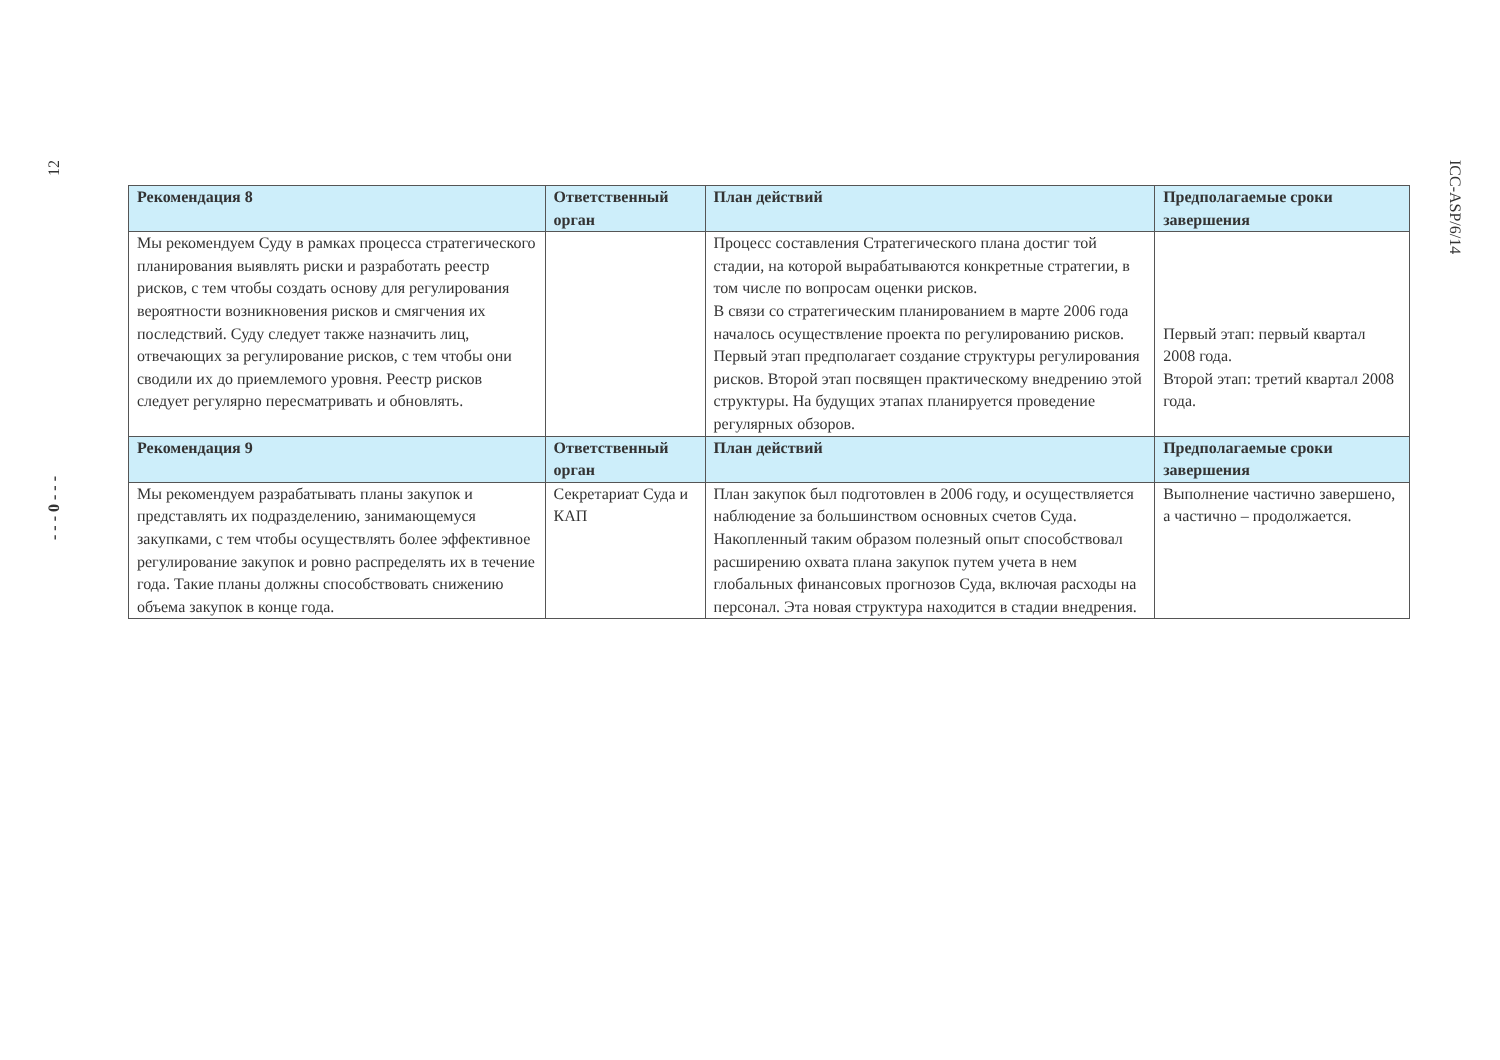12
- - - 0 - - -
| Рекомендация 8 | Ответственный орган | План действий | Предполагаемые сроки завершения |
| --- | --- | --- | --- |
| Мы рекомендуем Суду в рамках процесса стратегического планирования выявлять риски и разработать реестр рисков, с тем чтобы создать основу для регулирования вероятности возникновения рисков и смягчения их последствий. Суду следует также назначить лиц, отвечающих за регулирование рисков, с тем чтобы они сводили их до приемлемого уровня. Реестр рисков следует регулярно пересматривать и обновлять. | | Процесс составления Стратегического плана достиг той стадии, на которой вырабатываются конкретные стратегии, в том числе по вопросам оценки рисков. В связи со стратегическим планированием в марте 2006 года началось осуществление проекта по регулированию рисков. Первый этап предполагает создание структуры регулирования рисков. Второй этап посвящен практическому внедрению этой структуры. На будущих этапах планируется проведение регулярных обзоров. | Первый этап: первый квартал 2008 года. Второй этап: третий квартал 2008 года. |
| Рекомендация 9 | Ответственный орган | План действий | Предполагаемые сроки завершения |
| Мы рекомендуем разрабатывать планы закупок и представлять их подразделению, занимающемуся закупками, с тем чтобы осуществлять более эффективное регулирование закупок и ровно распределять их в течение года. Такие планы должны способствовать снижению объема закупок в конце года. | Секретариат Суда и КАП | План закупок был подготовлен в 2006 году, и осуществляется наблюдение за большинством основных счетов Суда. Накопленный таким образом полезный опыт способствовал расширению охвата плана закупок путем учета в нем глобальных финансовых прогнозов Суда, включая расходы на персонал. Эта новая структура находится в стадии внедрения. | Выполнение частично завершено, а частично – продолжается. |
ICC-ASP/6/14